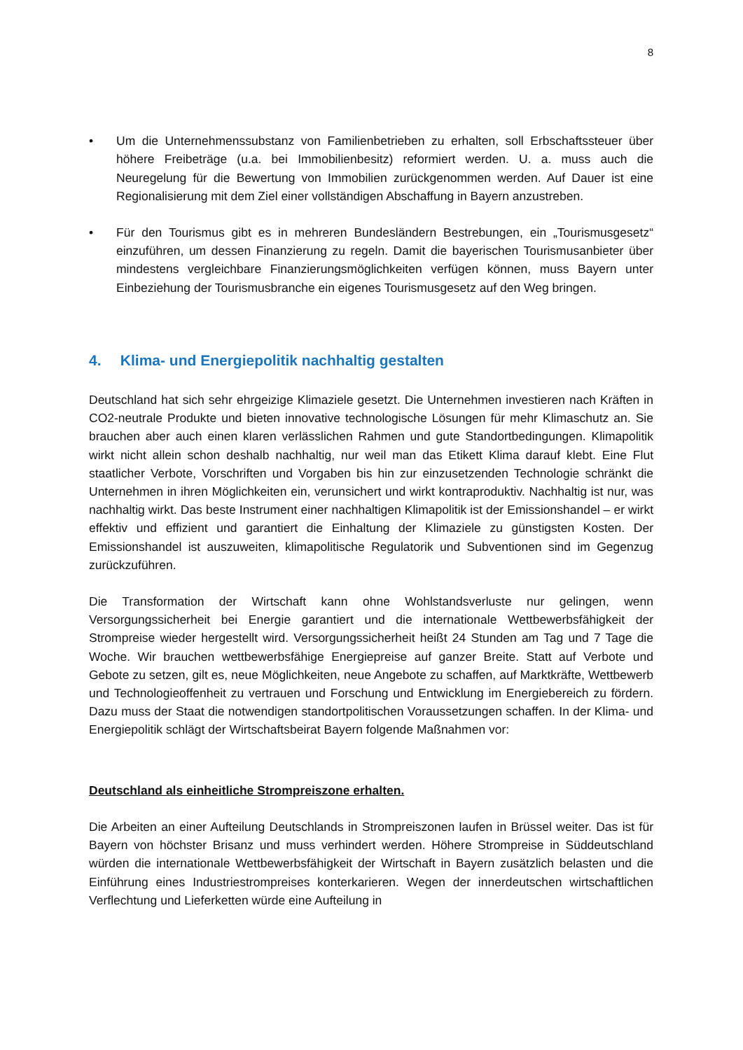8
• Um die Unternehmenssubstanz von Familienbetrieben zu erhalten, soll Erbschaftssteuer über höhere Freibeträge (u.a. bei Immobilienbesitz) reformiert werden. U. a. muss auch die Neuregelung für die Bewertung von Immobilien zurückgenommen werden. Auf Dauer ist eine Regionalisierung mit dem Ziel einer vollständigen Abschaffung in Bayern anzustreben.
• Für den Tourismus gibt es in mehreren Bundesländern Bestrebungen, ein „Tourismusgesetz“ einzuführen, um dessen Finanzierung zu regeln. Damit die bayerischen Tourismusanbieter über mindestens vergleichbare Finanzierungsmöglichkeiten verfügen können, muss Bayern unter Einbeziehung der Tourismusbranche ein eigenes Tourismusgesetz auf den Weg bringen.
4. Klima- und Energiepolitik nachhaltig gestalten
Deutschland hat sich sehr ehrgeizige Klimaziele gesetzt. Die Unternehmen investieren nach Kräften in CO2-neutrale Produkte und bieten innovative technologische Lösungen für mehr Klimaschutz an. Sie brauchen aber auch einen klaren verlässlichen Rahmen und gute Standortbedingungen. Klimapolitik wirkt nicht allein schon deshalb nachhaltig, nur weil man das Etikett Klima darauf klebt. Eine Flut staatlicher Verbote, Vorschriften und Vorgaben bis hin zur einzusetzenden Technologie schränkt die Unternehmen in ihren Möglichkeiten ein, verunsichert und wirkt kontraproduktiv. Nachhaltig ist nur, was nachhaltig wirkt. Das beste Instrument einer nachhaltigen Klimapolitik ist der Emissionshandel – er wirkt effektiv und effizient und garantiert die Einhaltung der Klimaziele zu günstigsten Kosten. Der Emissionshandel ist auszuweiten, klimapolitische Regulatorik und Subventionen sind im Gegenzug zurückzuführen.
Die Transformation der Wirtschaft kann ohne Wohlstandsverluste nur gelingen, wenn Versorgungssicherheit bei Energie garantiert und die internationale Wettbewerbsfähigkeit der Strompreise wieder hergestellt wird. Versorgungssicherheit heißt 24 Stunden am Tag und 7 Tage die Woche. Wir brauchen wettbewerbsfähige Energiepreise auf ganzer Breite. Statt auf Verbote und Gebote zu setzen, gilt es, neue Möglichkeiten, neue Angebote zu schaffen, auf Marktkräfte, Wettbewerb und Technologieoffenheit zu vertrauen und Forschung und Entwicklung im Energiebereich zu fördern. Dazu muss der Staat die notwendigen standortpolitischen Voraussetzungen schaffen. In der Klima- und Energiepolitik schlägt der Wirtschaftsbeirat Bayern folgende Maßnahmen vor:
Deutschland als einheitliche Strompreiszone erhalten.
Die Arbeiten an einer Aufteilung Deutschlands in Strompreiszonen laufen in Brüssel weiter. Das ist für Bayern von höchster Brisanz und muss verhindert werden. Höhere Strompreise in Süddeutschland würden die internationale Wettbewerbsfähigkeit der Wirtschaft in Bayern zusätzlich belasten und die Einführung eines Industriestrompreises konterkarieren. Wegen der innerdeutschen wirtschaftlichen Verflechtung und Lieferketten würde eine Aufteilung in